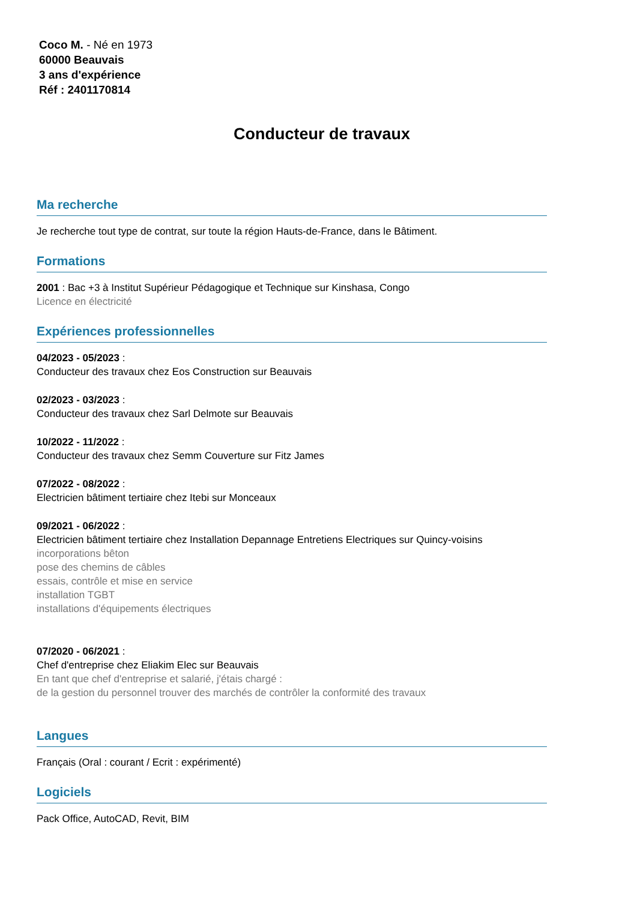Coco M. - Né en 1973
60000 Beauvais
3 ans d'expérience
Réf : 2401170814
Conducteur de travaux
Ma recherche
Je recherche tout type de contrat, sur toute la région Hauts-de-France, dans le Bâtiment.
Formations
2001 : Bac +3 à Institut Supérieur Pédagogique et Technique sur Kinshasa, Congo
Licence en électricité
Expériences professionnelles
04/2023 - 05/2023 :
Conducteur des travaux chez Eos Construction sur Beauvais
02/2023 - 03/2023 :
Conducteur des travaux chez Sarl Delmote sur Beauvais
10/2022 - 11/2022 :
Conducteur des travaux chez Semm Couverture sur Fitz James
07/2022 - 08/2022 :
Electricien bâtiment tertiaire chez Itebi sur Monceaux
09/2021 - 06/2022 :
Electricien bâtiment tertiaire chez Installation Depannage Entretiens Electriques sur Quincy-voisins
incorporations bêton
pose des chemins de câbles
essais, contrôle et mise en service
installation TGBT
installations d'équipements électriques
07/2020 - 06/2021 :
Chef d'entreprise chez Eliakim Elec sur Beauvais
En tant que chef d'entreprise et salarié, j'étais chargé :
de la gestion du personnel trouver des marchés de contrôler la conformité des travaux
Langues
Français (Oral : courant / Ecrit : expérimenté)
Logiciels
Pack Office, AutoCAD, Revit, BIM